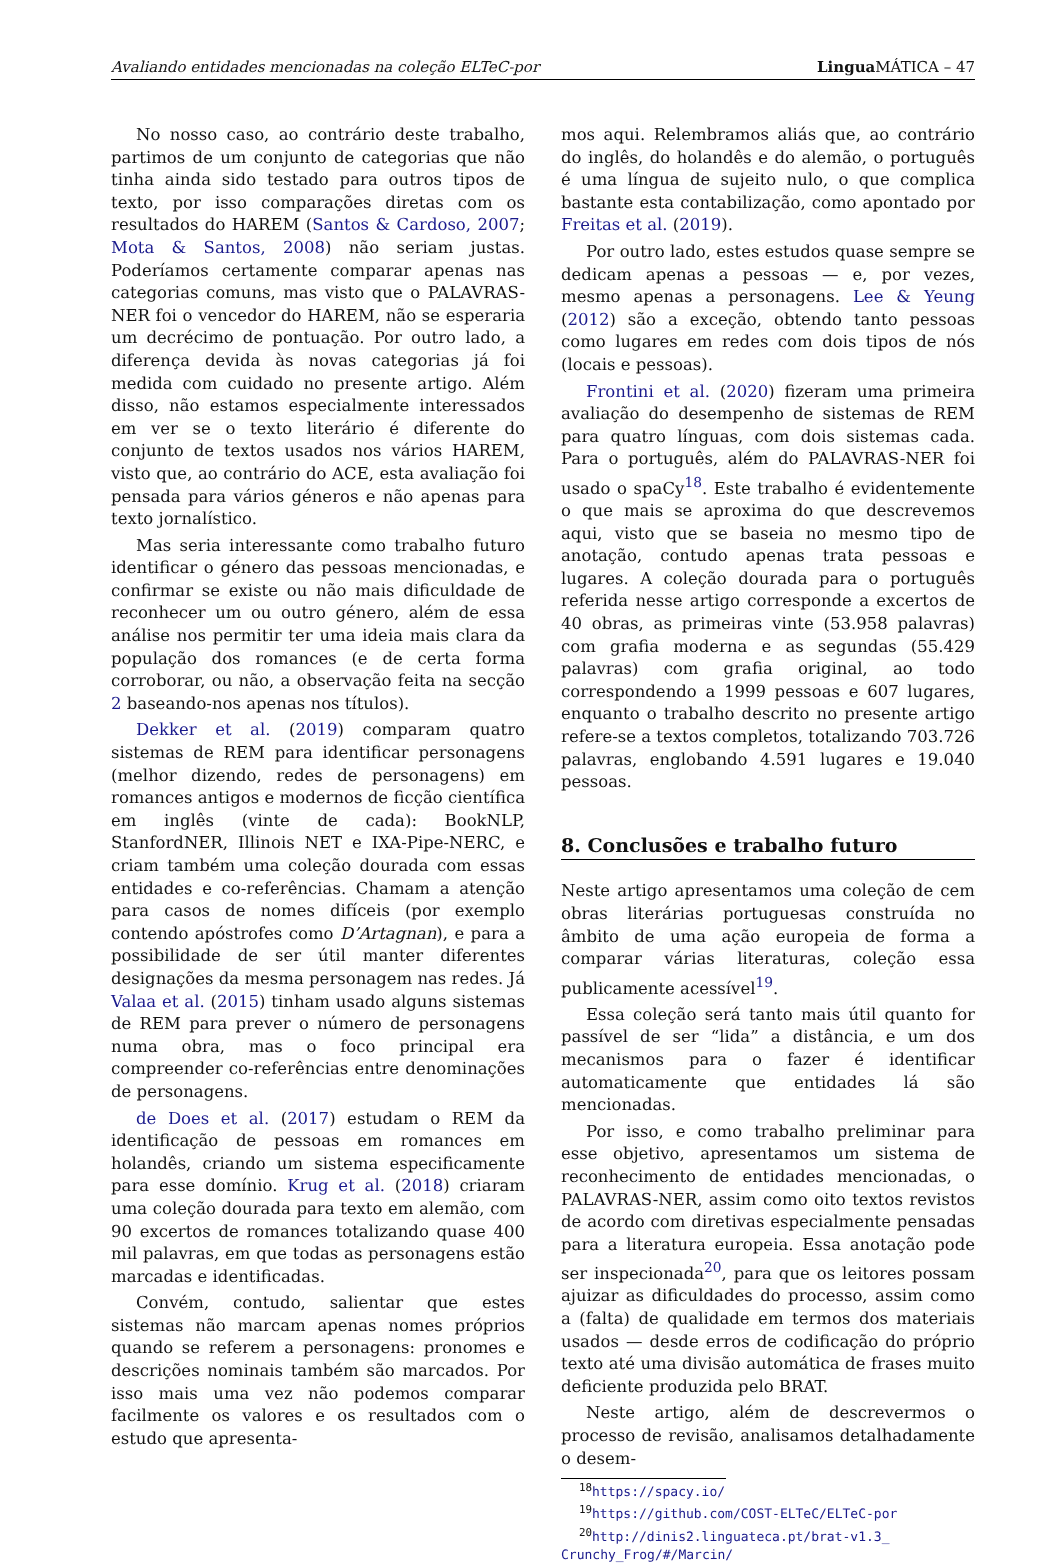Avaliando entidades mencionadas na coleção ELTeC-por Lingua MÁTICA – 47
No nosso caso, ao contrário deste trabalho, partimos de um conjunto de categorias que não tinha ainda sido testado para outros tipos de texto, por isso comparações diretas com os resultados do HAREM (Santos & Cardoso, 2007; Mota & Santos, 2008) não seriam justas. Poderíamos certamente comparar apenas nas categorias comuns, mas visto que o PALAVRAS-NER foi o vencedor do HAREM, não se esperaria um decrécimo de pontuação. Por outro lado, a diferença devida às novas categorias já foi medida com cuidado no presente artigo. Além disso, não estamos especialmente interessados em ver se o texto literário é diferente do conjunto de textos usados nos vários HAREM, visto que, ao contrário do ACE, esta avaliação foi pensada para vários géneros e não apenas para texto jornalístico.
Mas seria interessante como trabalho futuro identificar o género das pessoas mencionadas, e confirmar se existe ou não mais dificuldade de reconhecer um ou outro género, além de essa análise nos permitir ter uma ideia mais clara da população dos romances (e de certa forma corroborar, ou não, a observação feita na secção 2 baseando-nos apenas nos títulos).
Dekker et al. (2019) comparam quatro sistemas de REM para identificar personagens (melhor dizendo, redes de personagens) em romances antigos e modernos de ficção científica em inglês (vinte de cada): BookNLP, StanfordNER, Illinois NET e IXA-Pipe-NERC, e criam também uma coleção dourada com essas entidades e co-referências. Chamam a atenção para casos de nomes difíceis (por exemplo contendo apóstrofes como D’Artagnan), e para a possibilidade de ser útil manter diferentes designações da mesma personagem nas redes. Já Valaa et al. (2015) tinham usado alguns sistemas de REM para prever o número de personagens numa obra, mas o foco principal era compreender co-referências entre denominações de personagens.
de Does et al. (2017) estudam o REM da identificação de pessoas em romances em holandês, criando um sistema especificamente para esse domínio. Krug et al. (2018) criaram uma coleção dourada para texto em alemão, com 90 excertos de romances totalizando quase 400 mil palavras, em que todas as personagens estão marcadas e identificadas.
Convém, contudo, salientar que estes sistemas não marcam apenas nomes próprios quando se referem a personagens: pronomes e descrições nominais também são marcados. Por isso mais uma vez não podemos comparar facilmente os valores e os resultados com o estudo que apresenta-
mos aqui. Relembramos aliás que, ao contrário do inglês, do holandês e do alemão, o português é uma língua de sujeito nulo, o que complica bastante esta contabilização, como apontado por Freitas et al. (2019).
Por outro lado, estes estudos quase sempre se dedicam apenas a pessoas — e, por vezes, mesmo apenas a personagens. Lee & Yeung (2012) são a exceção, obtendo tanto pessoas como lugares em redes com dois tipos de nós (locais e pessoas).
Frontini et al. (2020) fizeram uma primeira avaliação do desempenho de sistemas de REM para quatro línguas, com dois sistemas cada. Para o português, além do PALAVRAS-NER foi usado o spaCy<sup>18</sup>. Este trabalho é evidentemente o que mais se aproxima do que descrevemos aqui, visto que se baseia no mesmo tipo de anotação, contudo apenas trata pessoas e lugares. A coleção dourada para o português referida nesse artigo corresponde a excertos de 40 obras, as primeiras vinte (53.958 palavras) com grafia moderna e as segundas (55.429 palavras) com grafia original, ao todo correspondendo a 1999 pessoas e 607 lugares, enquanto o trabalho descrito no presente artigo refere-se a textos completos, totalizando 703.726 palavras, englobando 4.591 lugares e 19.040 pessoas.
8. Conclusões e trabalho futuro
Neste artigo apresentamos uma coleção de cem obras literárias portuguesas construída no âmbito de uma ação europeia de forma a comparar várias literaturas, coleção essa publicamente acessível<sup>19</sup>.
Essa coleção será tanto mais útil quanto for passível de ser “lida” a distância, e um dos mecanismos para o fazer é identificar automaticamente que entidades lá são mencionadas.
Por isso, e como trabalho preliminar para esse objetivo, apresentamos um sistema de reconhecimento de entidades mencionadas, o PALAVRAS-NER, assim como oito textos revistos de acordo com diretivas especialmente pensadas para a literatura europeia. Essa anotação pode ser inspecionada<sup>20</sup>, para que os leitores possam ajuizar as dificuldades do processo, assim como a (falta) de qualidade em termos dos materiais usados — desde erros de codificação do próprio texto até uma divisão automática de frases muito deficiente produzida pelo BRAT.
Neste artigo, além de descrevermos o processo de revisão, analisamos detalhadamente o desem-
<sup>18</sup> https://spacy.io/
<sup>19</sup> https://github.com/COST-ELTeC/ELTeC-por
<sup>20</sup> http://dinis2.linguateca.pt/brat-v1.3_ Crunchy_Frog/#/Marcin/